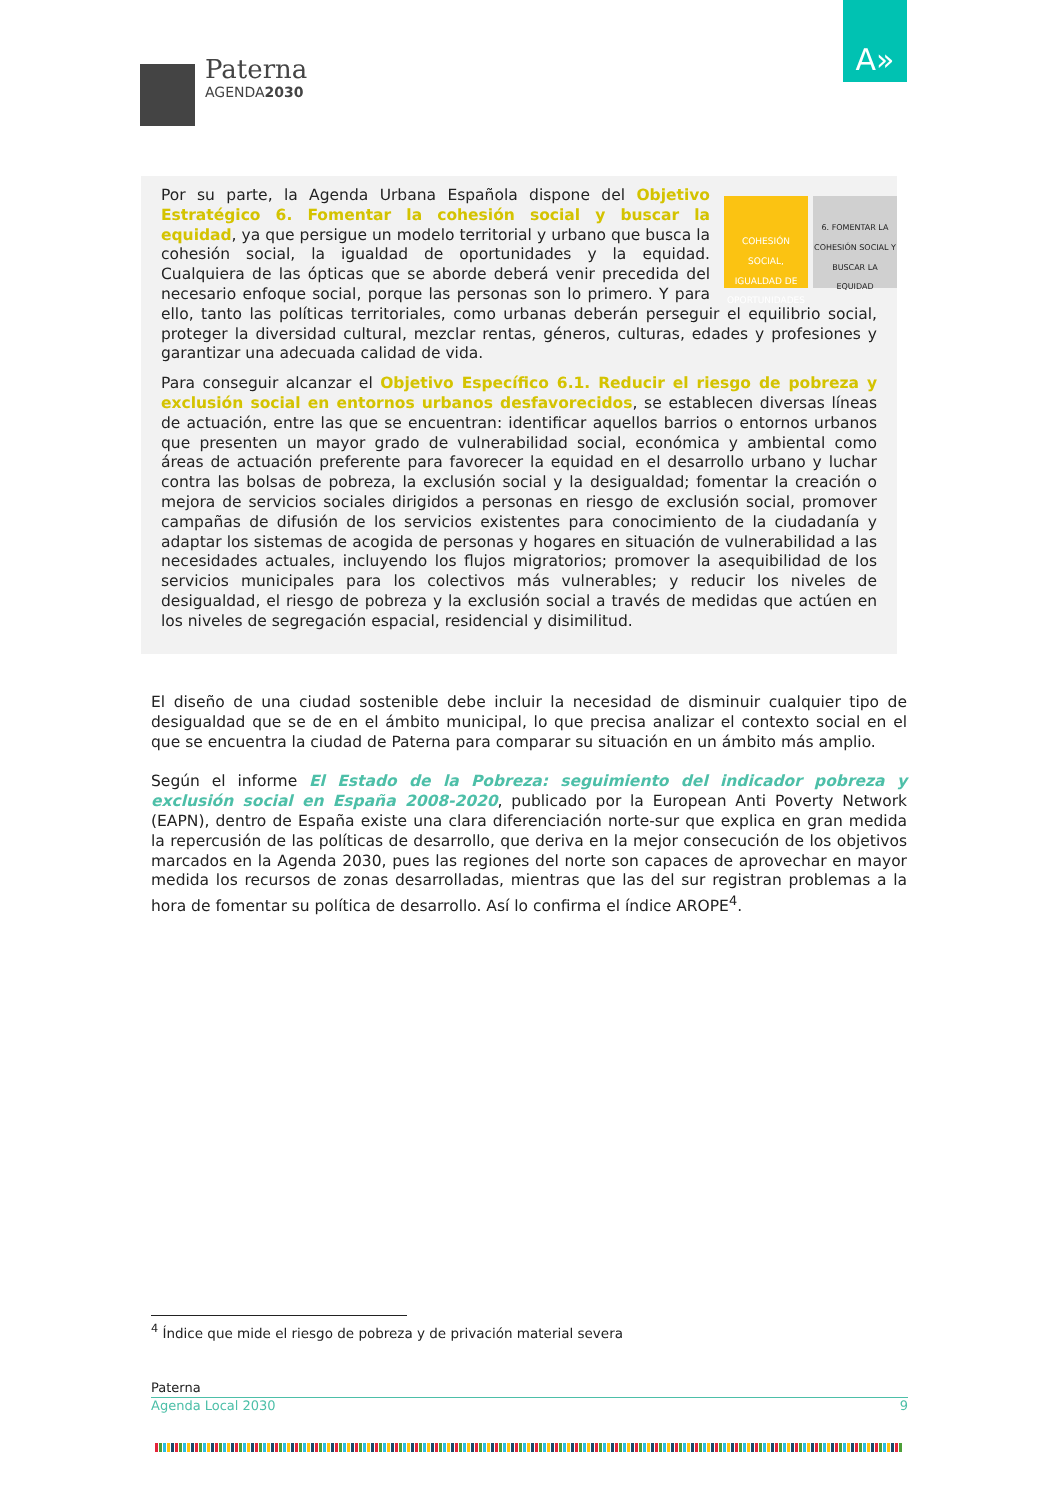Paterna
AGENDA2030
A»
COHESIÓN SOCIAL, IGUALDAD DE OPORTUNIDADES
6. FOMENTAR LA COHESIÓN SOCIAL Y BUSCAR LA EQUIDAD
Por su parte, la Agenda Urbana Española dispone del Objetivo Estratégico 6. Fomentar la cohesión social y buscar la equidad, ya que persigue un modelo territorial y urbano que busca la cohesión social, la igualdad de oportunidades y la equidad. Cualquiera de las ópticas que se aborde deberá venir precedida del necesario enfoque social, porque las personas son lo primero. Y para ello, tanto las políticas territoriales, como urbanas deberán perseguir el equilibrio social, proteger la diversidad cultural, mezclar rentas, géneros, culturas, edades y profesiones y garantizar una adecuada calidad de vida.
Para conseguir alcanzar el Objetivo Específico 6.1. Reducir el riesgo de pobreza y exclusión social en entornos urbanos desfavorecidos, se establecen diversas líneas de actuación, entre las que se encuentran: identificar aquellos barrios o entornos urbanos que presenten un mayor grado de vulnerabilidad social, económica y ambiental como áreas de actuación preferente para favorecer la equidad en el desarrollo urbano y luchar contra las bolsas de pobreza, la exclusión social y la desigualdad; fomentar la creación o mejora de servicios sociales dirigidos a personas en riesgo de exclusión social, promover campañas de difusión de los servicios existentes para conocimiento de la ciudadanía y adaptar los sistemas de acogida de personas y hogares en situación de vulnerabilidad a las necesidades actuales, incluyendo los flujos migratorios; promover la asequibilidad de los servicios municipales para los colectivos más vulnerables; y reducir los niveles de desigualdad, el riesgo de pobreza y la exclusión social a través de medidas que actúen en los niveles de segregación espacial, residencial y disimilitud.
El diseño de una ciudad sostenible debe incluir la necesidad de disminuir cualquier tipo de desigualdad que se de en el ámbito municipal, lo que precisa analizar el contexto social en el que se encuentra la ciudad de Paterna para comparar su situación en un ámbito más amplio.
Según el informe El Estado de la Pobreza: seguimiento del indicador pobreza y exclusión social en España 2008-2020, publicado por la European Anti Poverty Network (EAPN), dentro de España existe una clara diferenciación norte-sur que explica en gran medida la repercusión de las políticas de desarrollo, que deriva en la mejor consecución de los objetivos marcados en la Agenda 2030, pues las regiones del norte son capaces de aprovechar en mayor medida los recursos de zonas desarrolladas, mientras que las del sur registran problemas a la hora de fomentar su política de desarrollo. Así lo confirma el índice AROPE<sup>4</sup>.
<sup>4</sup> Índice que mide el riesgo de pobreza y de privación material severa
Paterna
Agenda Local 2030 9